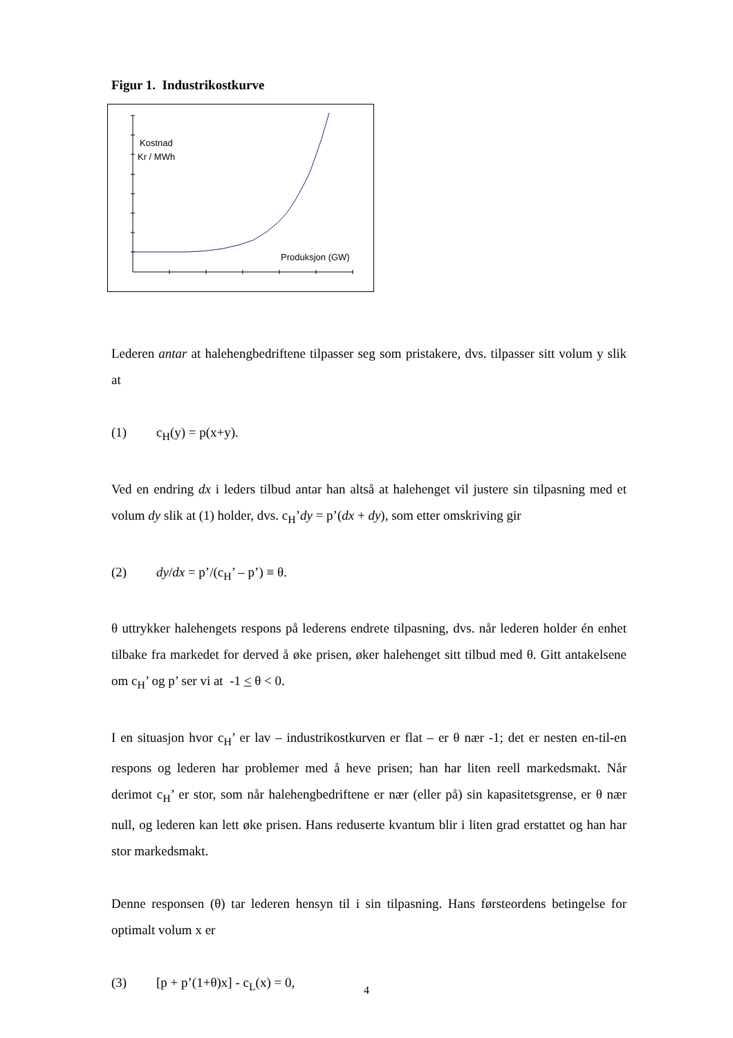Figur 1. Industrikostkurve
Kostnad
Kr / MWh
Produksjon (GW)
Lederen antar at halehengbedriftene tilpasser seg som pristakere, dvs. tilpasser sitt volum y slik at
(1) c<sub>H</sub>(y) = p(x+y).
Ved en endring dx i leders tilbud antar han altså at halehenget vil justere sin tilpasning med et volum dy slik at (1) holder, dvs. c<sub>H</sub>’dy = p’(dx + dy), som etter omskriving gir
(2) dy/dx = p’/(c<sub>H</sub>’ – p’) ≡ θ.
θ uttrykker halehengets respons på lederens endrete tilpasning, dvs. når lederen holder én enhet tilbake fra markedet for derved å øke prisen, øker halehenget sitt tilbud med θ. Gitt antakelsene om c<sub>H</sub>’ og p’ ser vi at -1 < θ < 0.
I en situasjon hvor c<sub>H</sub>’ er lav – industrikostkurven er flat – er θ nær -1; det er nesten en-til-en respons og lederen har problemer med å heve prisen; han har liten reell markedsmakt. Når derimot c<sub>H</sub>’ er stor, som når halehengbedriftene er nær (eller på) sin kapasitetsgrense, er θ nær null, og lederen kan lett øke prisen. Hans reduserte kvantum blir i liten grad erstattet og han har stor markedsmakt.
Denne responsen (θ) tar lederen hensyn til i sin tilpasning. Hans førsteordens betingelse for optimalt volum x er
(3) [p + p’(1+θ)x] - c<sub>L</sub>(x) = 0,
4